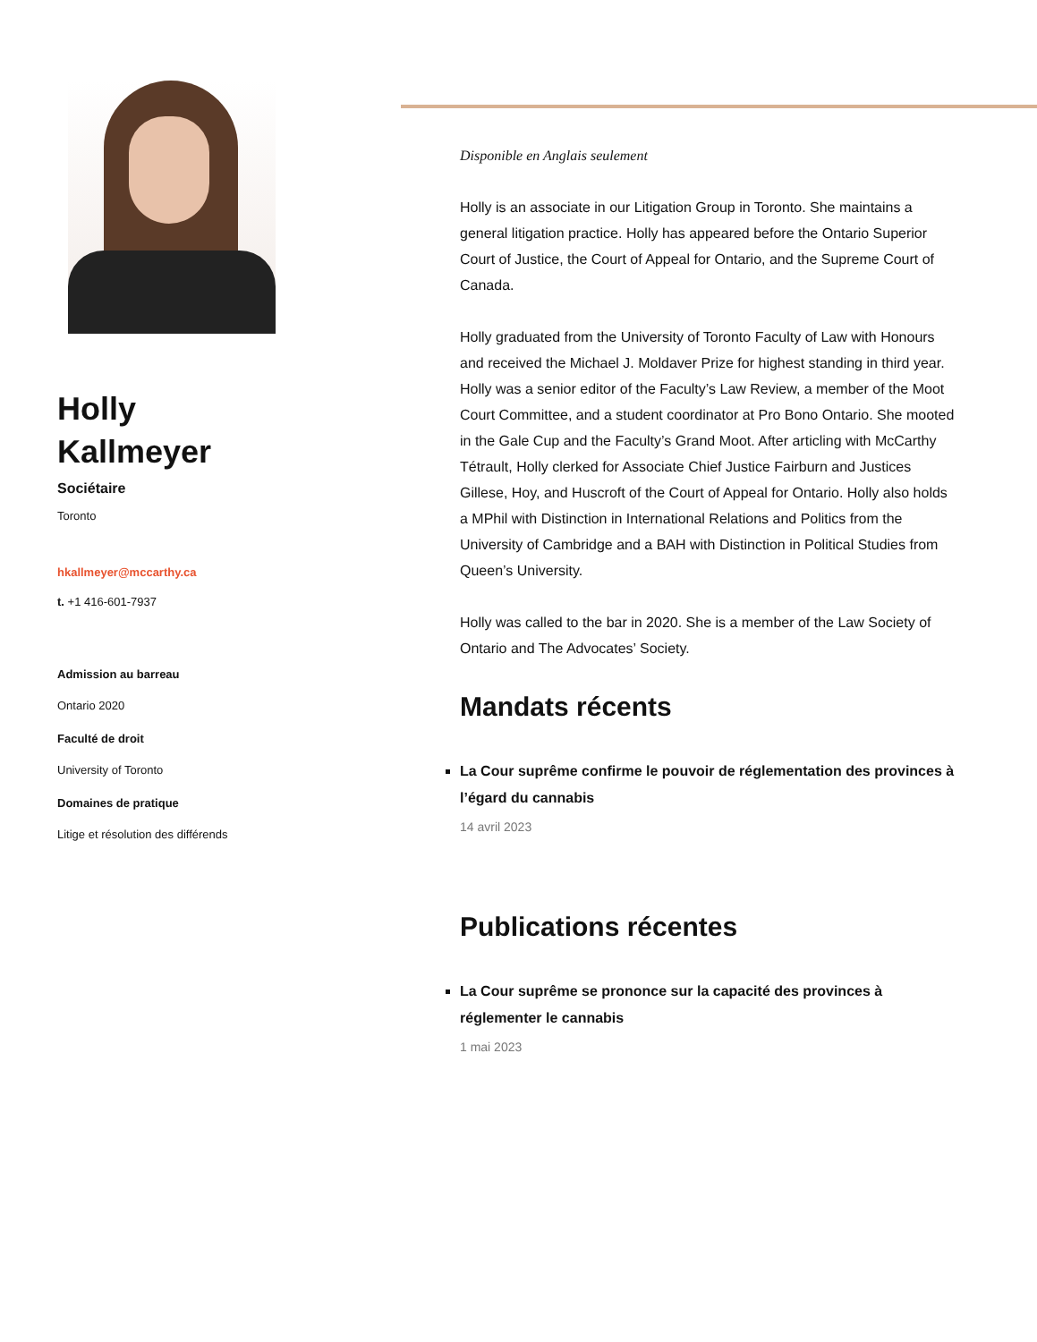Holly
Kallmeyer
Sociétaire
Toronto
hkallmeyer@mccarthy.ca
t. +1 416-601-7937
Admission au barreau
Ontario 2020
Faculté de droit
University of Toronto
Domaines de pratique
Litige et résolution des différends
Disponible en Anglais seulement
Holly is an associate in our Litigation Group in Toronto. She maintains a general litigation practice. Holly has appeared before the Ontario Superior Court of Justice, the Court of Appeal for Ontario, and the Supreme Court of Canada.
Holly graduated from the University of Toronto Faculty of Law with Honours and received the Michael J. Moldaver Prize for highest standing in third year. Holly was a senior editor of the Faculty’s Law Review, a member of the Moot Court Committee, and a student coordinator at Pro Bono Ontario. She mooted in the Gale Cup and the Faculty’s Grand Moot. After articling with McCarthy Tétrault, Holly clerked for Associate Chief Justice Fairburn and Justices Gillese, Hoy, and Huscroft of the Court of Appeal for Ontario. Holly also holds a MPhil with Distinction in International Relations and Politics from the University of Cambridge and a BAH with Distinction in Political Studies from Queen’s University.
Holly was called to the bar in 2020. She is a member of the Law Society of Ontario and The Advocates’ Society.
Mandats récents
La Cour suprême confirme le pouvoir de réglementation des provinces à l’égard du cannabis
14 avril 2023
Publications récentes
La Cour suprême se prononce sur la capacité des provinces à réglementer le cannabis
1 mai 2023